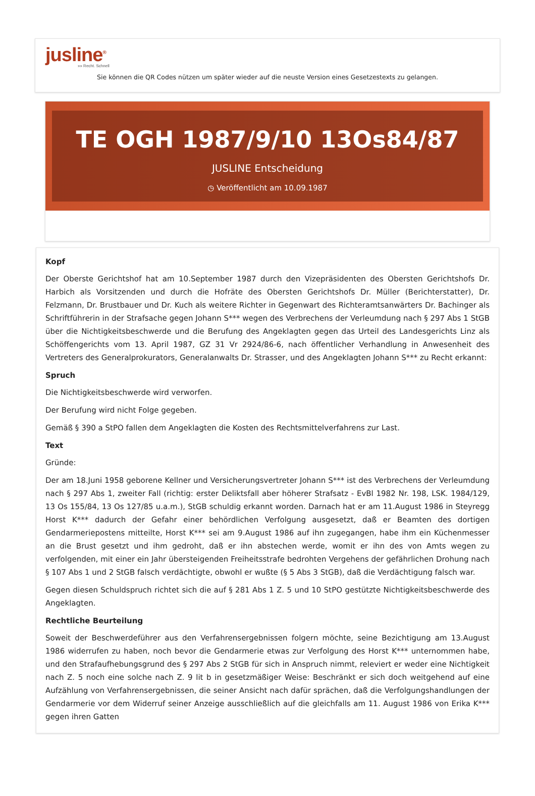jusline<sup>®</sup>
»» Recht. Schnell
Sie können die QR Codes nützen um später wieder auf die neuste Version eines Gesetzestexts zu gelangen.
TE OGH 1987/9/10 13Os84/87
JUSLINE Entscheidung
◷ Veröffentlicht am 10.09.1987
Kopf
Der Oberste Gerichtshof hat am 10.September 1987 durch den Vizepräsidenten des Obersten Gerichtshofs Dr. Harbich als Vorsitzenden und durch die Hofräte des Obersten Gerichtshofs Dr. Müller (Berichterstatter), Dr. Felzmann, Dr. Brustbauer und Dr. Kuch als weitere Richter in Gegenwart des Richteramtsanwärters Dr. Bachinger als Schriftführerin in der Strafsache gegen Johann S*** wegen des Verbrechens der Verleumdung nach § 297 Abs 1 StGB über die Nichtigkeitsbeschwerde und die Berufung des Angeklagten gegen das Urteil des Landesgerichts Linz als Schöffengerichts vom 13. April 1987, GZ 31 Vr 2924/86-6, nach öffentlicher Verhandlung in Anwesenheit des Vertreters des Generalprokurators, Generalanwalts Dr. Strasser, und des Angeklagten Johann S*** zu Recht erkannt:
Spruch
Die Nichtigkeitsbeschwerde wird verworfen.
Der Berufung wird nicht Folge gegeben.
Gemäß § 390 a StPO fallen dem Angeklagten die Kosten des Rechtsmittelverfahrens zur Last.
Text
Gründe:
Der am 18.Juni 1958 geborene Kellner und Versicherungsvertreter Johann S*** ist des Verbrechens der Verleumdung nach § 297 Abs 1, zweiter Fall (richtig: erster Deliktsfall aber höherer Strafsatz - EvBl 1982 Nr. 198, LSK. 1984/129, 13 Os 155/84, 13 Os 127/85 u.a.m.), StGB schuldig erkannt worden. Darnach hat er am 11.August 1986 in Steyregg Horst K*** dadurch der Gefahr einer behördlichen Verfolgung ausgesetzt, daß er Beamten des dortigen Gendarmeriepostens mitteilte, Horst K*** sei am 9.August 1986 auf ihn zugegangen, habe ihm ein Küchenmesser an die Brust gesetzt und ihm gedroht, daß er ihn abstechen werde, womit er ihn des von Amts wegen zu verfolgenden, mit einer ein Jahr übersteigenden Freiheitsstrafe bedrohten Vergehens der gefährlichen Drohung nach § 107 Abs 1 und 2 StGB falsch verdächtigte, obwohl er wußte (§ 5 Abs 3 StGB), daß die Verdächtigung falsch war.
Gegen diesen Schuldspruch richtet sich die auf § 281 Abs 1 Z. 5 und 10 StPO gestützte Nichtigkeitsbeschwerde des Angeklagten.
Rechtliche Beurteilung
Soweit der Beschwerdeführer aus den Verfahrensergebnissen folgern möchte, seine Bezichtigung am 13.August 1986 widerrufen zu haben, noch bevor die Gendarmerie etwas zur Verfolgung des Horst K*** unternommen habe, und den Strafaufhebungsgrund des § 297 Abs 2 StGB für sich in Anspruch nimmt, releviert er weder eine Nichtigkeit nach Z. 5 noch eine solche nach Z. 9 lit b in gesetzmäßiger Weise: Beschränkt er sich doch weitgehend auf eine Aufzählung von Verfahrensergebnissen, die seiner Ansicht nach dafür sprächen, daß die Verfolgungshandlungen der Gendarmerie vor dem Widerruf seiner Anzeige ausschließlich auf die gleichfalls am 11. August 1986 von Erika K*** gegen ihren Gatten